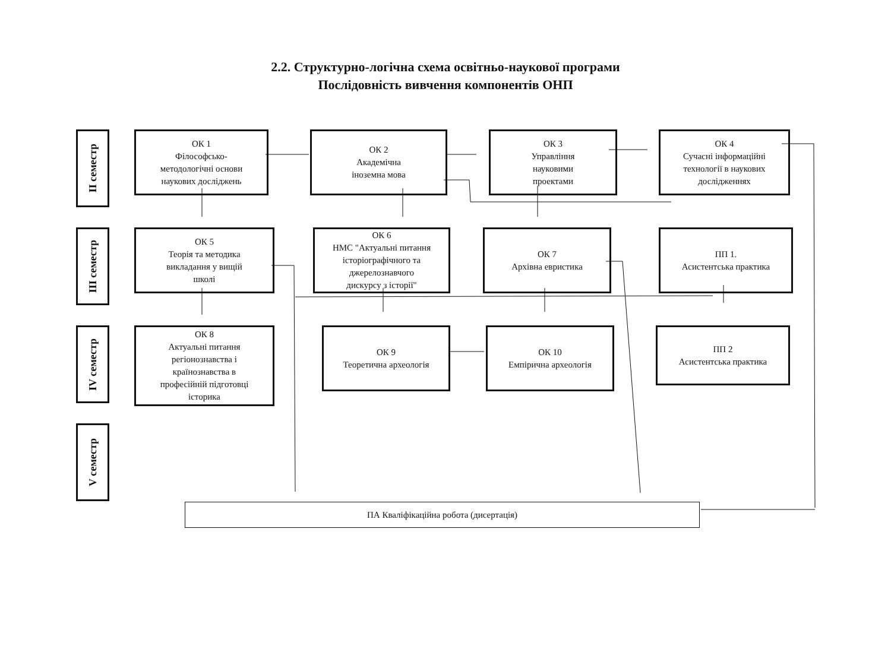2.2. Структурно-логічна схема освітньо-наукової програми
Послідовність вивчення компонентів ОНП
II семестр
ОК 1
Філософсько-
методологічні основи
наукових досліджень
ОК 2
Академічна
іноземна мова
ОК 3
Управління
науковими
проектами
ОК 4
Сучасні інформаційні
технології в наукових
дослідженнях
III семестр
ОК 5
Теорія та методика
викладання у вищій
школі
ОК 6
НМС "Актуальні питання
історіографічного та
джерелознавчого
дискурсу з історії"
ОК 7
Архівна евристика
ПП 1.
Асистентська практика
IV семестр
ОК 8
Актуальні питання
регіонознавства і
країнознавства в
професійній підготовці
історика
ОК 9
Теоретична археологія
ОК 10
Емпірична археологія
ПП 2
Асистентська практика
V семестр
ПА Кваліфікаційна робота (дисертація)